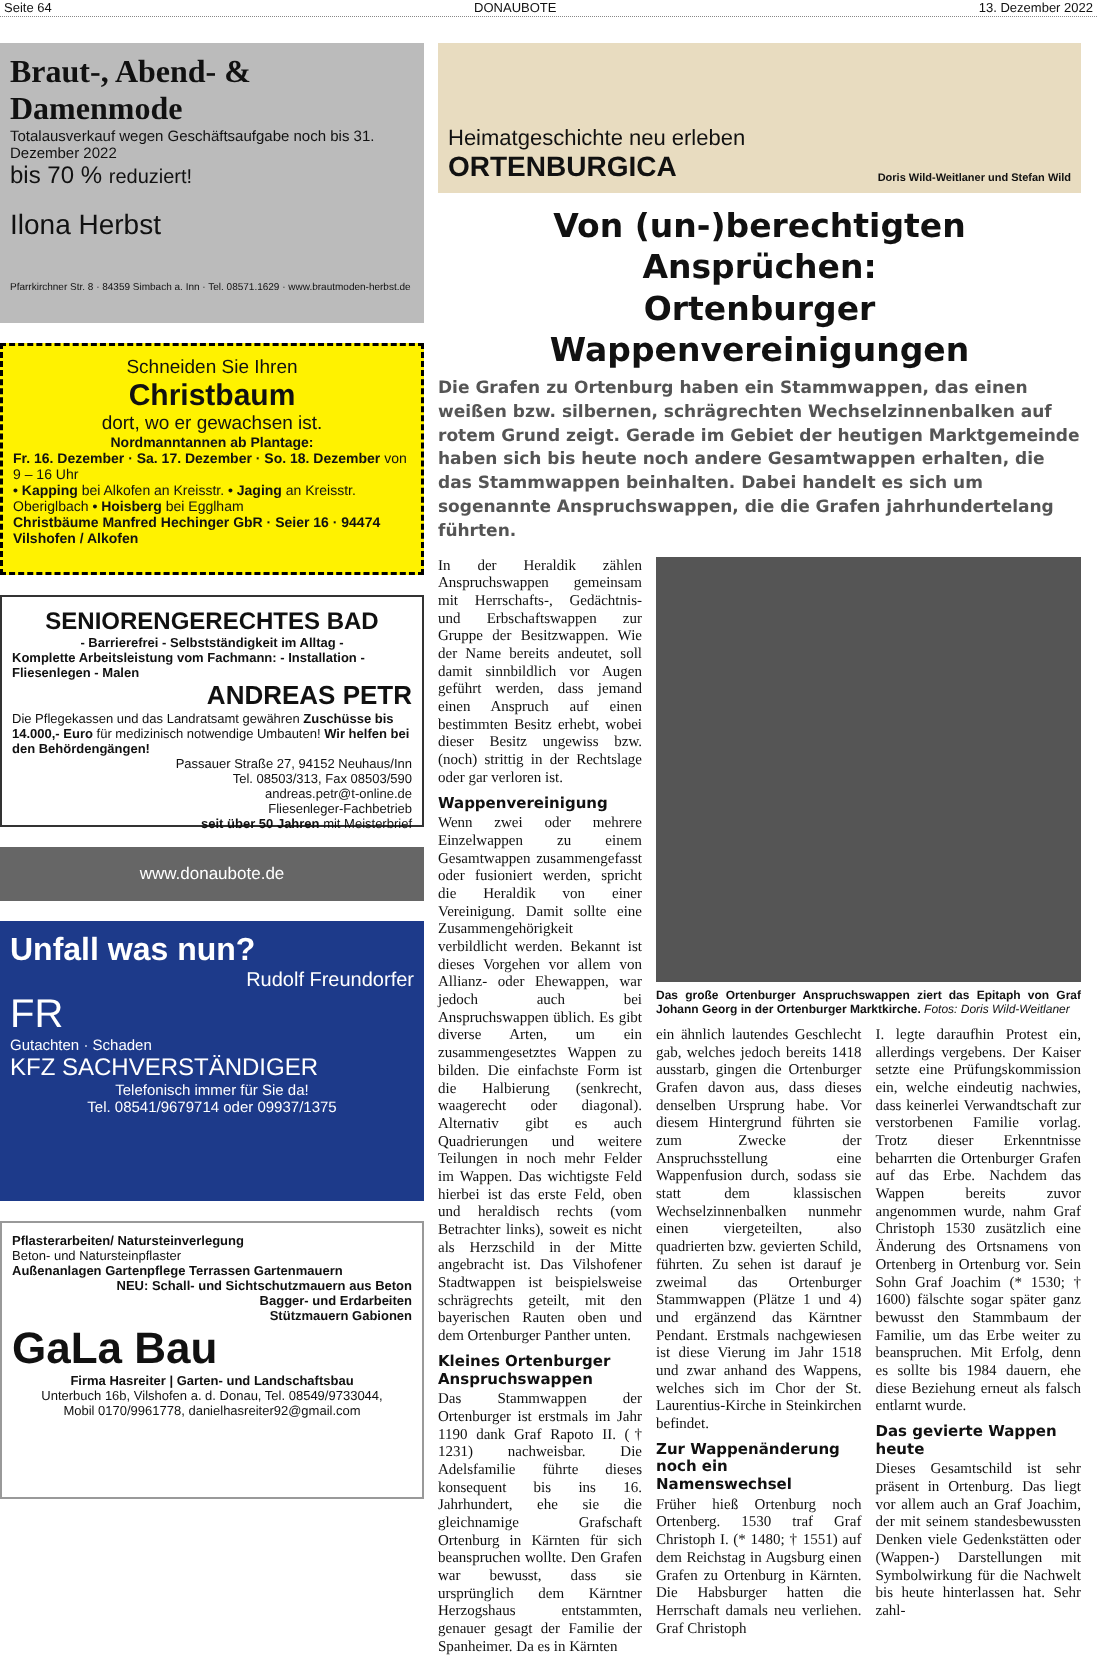Seite 64 DONAUBOTE 13. Dezember 2022
Braut-, Abend- & Damenmode
Totalausverkauf wegen Geschäftsaufgabe noch bis 31. Dezember 2022
bis 70 % reduziert!
Ilona Herbst
Pfarrkirchner Str. 8 · 84359 Simbach a. Inn · Tel. 08571.1629 · www.brautmoden-herbst.de
Schneiden Sie Ihren
Christbaum
dort, wo er gewachsen ist.
Nordmanntannen ab Plantage:
Fr. 16. Dezember · Sa. 17. Dezember · So. 18. Dezember von 9 – 16 Uhr
• Kapping bei Alkofen an Kreisstr. • Jaging an Kreisstr. Oberiglbach • Hoisberg bei Egglham
Christbäume Manfred Hechinger GbR · Seier 16 · 94474 Vilshofen / Alkofen
SENIORENGERECHTES BAD
- Barrierefrei - Selbstständigkeit im Alltag -
Komplette Arbeitsleistung vom Fachmann: - Installation - Fliesenlegen - Malen
ANDREAS PETR
Die Pflegekassen und das Landratsamt gewähren Zuschüsse bis 14.000,- Euro für medizinisch notwendige Umbauten! Wir helfen bei den Behördengängen!
Passauer Straße 27, 94152 Neuhaus/Inn
Tel. 08503/313, Fax 08503/590
andreas.petr@t-online.de
Fliesenleger-Fachbetrieb
seit über 50 Jahren mit Meisterbrief
www.donaubote.de
Unfall was nun?
Rudolf Freundorfer
FR
Gutachten · Schaden
KFZ SACHVERSTÄNDIGER
Telefonisch immer für Sie da!
Tel. 08541/9679714 oder 09937/1375
Pflasterarbeiten/ Natursteinverlegung
Beton- und Natursteinpflaster
Außenanlagen Gartenpflege Terrassen Gartenmauern
NEU: Schall- und Sichtschutzmauern aus Beton
Bagger- und Erdarbeiten
Stützmauern Gabionen
GaLa Bau
Firma Hasreiter | Garten- und Landschaftsbau
Unterbuch 16b, Vilshofen a. d. Donau, Tel. 08549/9733044,
Mobil 0170/9961778, danielhasreiter92@gmail.com
Heimatgeschichte neu erleben
ORTENBURGICA
Doris Wild-Weitlaner und Stefan Wild
Von (un-)berechtigten Ansprüchen:
Ortenburger Wappenvereinigungen
Die Grafen zu Ortenburg haben ein Stammwappen, das einen weißen bzw. silbernen, schrägrechten Wechselzinnenbalken auf rotem Grund zeigt. Gerade im Gebiet der heutigen Marktgemeinde haben sich bis heute noch andere Gesamtwappen erhalten, die das Stammwappen beinhalten. Dabei handelt es sich um sogenannte Anspruchswappen, die die Grafen jahrhundertelang führten.
In der Heraldik zählen Anspruchswappen gemeinsam mit Herrschafts-, Gedächtnis- und Erbschaftswappen zur Gruppe der Besitzwappen. Wie der Name bereits andeutet, soll damit sinnbildlich vor Augen geführt werden, dass jemand einen Anspruch auf einen bestimmten Besitz erhebt, wobei dieser Besitz ungewiss bzw. (noch) strittig in der Rechtslage oder gar verloren ist.
Wappenvereinigung
Wenn zwei oder mehrere Einzelwappen zu einem Gesamtwappen zusammengefasst oder fusioniert werden, spricht die Heraldik von einer Vereinigung. Damit sollte eine Zusammengehörigkeit verbildlicht werden. Bekannt ist dieses Vorgehen vor allem von Allianz- oder Ehewappen, war jedoch auch bei Anspruchswappen üblich. Es gibt diverse Arten, um ein zusammengesetztes Wappen zu bilden. Die einfachste Form ist die Halbierung (senkrecht, waagerecht oder diagonal). Alternativ gibt es auch Quadrierungen und weitere Teilungen in noch mehr Felder im Wappen. Das wichtigste Feld hierbei ist das erste Feld, oben und heraldisch rechts (vom Betrachter links), soweit es nicht als Herzschild in der Mitte angebracht ist. Das Vilshofener Stadtwappen ist beispielsweise schrägrechts geteilt, mit den bayerischen Rauten oben und dem Ortenburger Panther unten.
Kleines Ortenburger Anspruchswappen
Das Stammwappen der Ortenburger ist erstmals im Jahr 1190 dank Graf Rapoto II. († 1231) nachweisbar. Die Adelsfamilie führte dieses konsequent bis ins 16. Jahrhundert, ehe sie die gleichnamige Grafschaft Ortenburg in Kärnten für sich beanspruchen wollte. Den Grafen war bewusst, dass sie ursprünglich dem Kärntner Herzogshaus entstammten, genauer gesagt der Familie der Spanheimer. Da es in Kärnten
Das große Ortenburger Anspruchswappen ziert das Epitaph von Graf Johann Georg in der Ortenburger Marktkirche. Fotos: Doris Wild-Weitlaner
ein ähnlich lautendes Geschlecht gab, welches jedoch bereits 1418 ausstarb, gingen die Ortenburger Grafen davon aus, dass dieses denselben Ursprung habe. Vor diesem Hintergrund führten sie zum Zwecke der Anspruchsstellung eine Wappenfusion durch, sodass sie statt dem klassischen Wechselzinnenbalken nunmehr einen viergeteilten, also quadrierten bzw. gevierten Schild, führten. Zu sehen ist darauf je zweimal das Ortenburger Stammwappen (Plätze 1 und 4) und ergänzend das Kärntner Pendant. Erstmals nachgewiesen ist diese Vierung im Jahr 1518 und zwar anhand des Wappens, welches sich im Chor der St. Laurentius-Kirche in Steinkirchen befindet.
Zur Wappenänderung noch ein Namenswechsel
Früher hieß Ortenburg noch Ortenberg. 1530 traf Graf Christoph I. (* 1480; † 1551) auf dem Reichstag in Augsburg einen Grafen zu Ortenburg in Kärnten. Die Habsburger hatten die Herrschaft damals neu verliehen. Graf Christoph
I. legte daraufhin Protest ein, allerdings vergebens. Der Kaiser setzte eine Prüfungskommission ein, welche eindeutig nachwies, dass keinerlei Verwandtschaft zur verstorbenen Familie vorlag. Trotz dieser Erkenntnisse beharrten die Ortenburger Grafen auf das Erbe. Nachdem das Wappen bereits zuvor angenommen wurde, nahm Graf Christoph 1530 zusätzlich eine Änderung des Ortsnamens von Ortenberg in Ortenburg vor. Sein Sohn Graf Joachim (* 1530; † 1600) fälschte sogar später ganz bewusst den Stammbaum der Familie, um das Erbe weiter zu beanspruchen. Mit Erfolg, denn es sollte bis 1984 dauern, ehe diese Beziehung erneut als falsch entlarnt wurde.
Das gevierte Wappen heute
Dieses Gesamtschild ist sehr präsent in Ortenburg. Das liegt vor allem auch an Graf Joachim, der mit seinem standesbewussten Denken viele Gedenkstätten oder (Wappen-) Darstellungen mit Symbolwirkung für die Nachwelt bis heute hinterlassen hat. Sehr zahl-